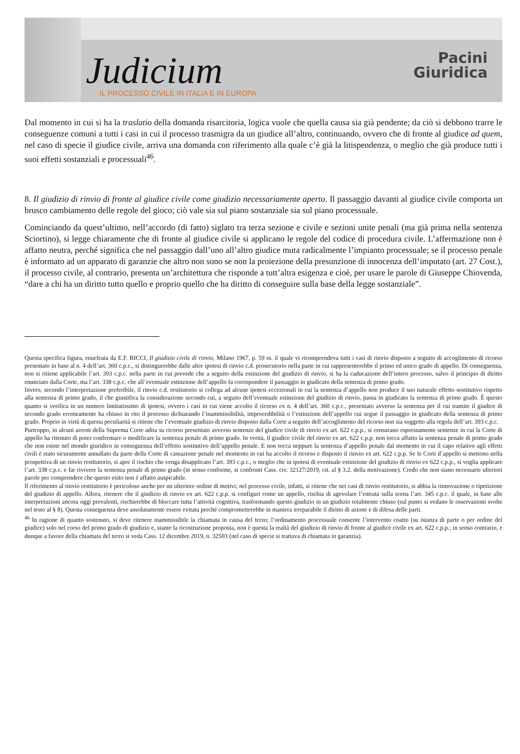Judicium
IL PROCESSO CIVILE IN ITALIA E IN EUROPA
Pacini
Giuridica
Dal momento in cui si ha la traslatio della domanda risarcitoria, logica vuole che quella causa sia già pendente; da ciò si debbono trarre le conseguenze comuni a tutti i casi in cui il processo trasmigra da un giudice all’altro, continuando, ovvero che di fronte al giudice ad quem, nel caso di specie il giudice civile, arriva una domanda con riferimento alla quale c’è già la litispendenza, o meglio che già produce tutti i suoi effetti sostanziali e processuali<sup>46</sup>.
8. Il giudizio di rinvio di fronte al giudice civile come giudizio necessariamente aperto. Il passaggio davanti al giudice civile comporta un brusco cambiamento delle regole del gioco; ciò vale sia sul piano sostanziale sia sul piano processuale.
Cominciando da quest’ultimo, nell’accordo (di fatto) siglato tra terza sezione e civile e sezioni unite penali (ma già prima nella sentenza Sciortino), si legge chiaramente che di fronte al giudice civile si applicano le regole del codice di procedura civile. L’affermazione non è affatto neutra, perché significa che nel passaggio dall’uno all’altro giudice muta radicalmente l’impianto processuale; se il processo penale è informato ad un apparato di garanzie che altro non sono se non la proiezione della presunzione di innocenza dell’imputato (art. 27 Cost.), il processo civile, al contrario, presenta un’architettura che risponde a tutt’altra esigenza e cioè, per usare le parole di Giuseppe Chiovenda, “dare a chi ha un diritto tutto quello e proprio quello che ha diritto di conseguire sulla base della legge sostanziale”.
Questa specifica figura, enucleata da E.F. RICCI, Il giudizio civile di rinvio, Milano 1967, p. 59 ss. il quale vi ricomprendeva tutti i casi di rinvio disposto a seguito di accoglimento di ricorso presentato in base al n. 4 dell’art. 360 c.p.c., si distinguerebbe dalle altre ipotesi di rinvio c.d. prosecutorio nella parte in cui rappresenterebbe il primo ed unico grado di appello. Di conseguenza, non si ritiene applicabile l’art. 393 c.p.c. nella parte in cui prevede che a seguito della estinzione del giudizio di rinvio, si ha la caducazione dell’intero processo, salvo il principio di diritto enunciato dalla Corte, ma l’art. 338 c.p.c. che all’eventuale estinzione dell’appello fa corrispondere il passaggio in giudicato della sentenza di primo grado.
Invero, secondo l’interpretazione preferibile, il rinvio c.d. restitutorio si collega ad alcune ipotesi eccezionali in cui la sentenza d’appello non produce il suo naturale effetto sostitutivo rispetto alla sentenza di primo grado, il che giustifica la considerazione secondo cui, a seguito dell’eventuale estinzione del giudizio di rinvio, passa in giudicato la sentenza di primo grado. È questo quanto si verifica in un numero limitatissimo di ipotesi, ovvero i casi in cui viene accolto il ricorso ex n. 4 dell’art. 360 c.p.c., presentato avverso la sentenza per il cui tramite il giudice di secondo grado erroneamente ha chiuso in rito il processo dichiarando l’inammissibilità, improcedibilità o l’estinzione dell’appello cui segue il passaggio in giudicato della sentenza di primo grado. Proprio in virtù di questa peculiarità si ritiene che l’eventuale giudizio di rinvio disposto dalla Corte a seguito dell’accoglimento del ricorso non sia soggetto alla regola dell’art. 393 c.p.c.
Purtroppo, in alcuni arresti della Suprema Corte adita su ricorso presentato avverso sentenze del giudice civile di rinvio ex art. 622 c.p.p., si censurano espressamente sentenze in cui la Corte di appello ha ritenuto di poter confermare o modificare la sentenza penale di primo grado. In verità, il giudice civile del rinvio ex art. 622 c.p.p. non tocca affatto la sentenza penale di primo grado che non esiste nel mondo giuridico in conseguenza dell’effetto sostitutivo dell’appello penale. E non tocca neppure la sentenza d’appello penale dal momento in cui il capo relativo agli effetti civili è stato sicuramente annullato da parte della Corte di cassazione penale nel momento in cui ha accolto il ricorso e disposto il rinvio ex art. 622 c.p.p. Se le Corti d’appello si mettono nella prospettiva di un rinvio restitutorio, si apre il rischio che venga disapplicato l’art. 393 c.p.c., o meglio che in ipotesi di eventuale estinzione del giudizio di rinvio ex 622 c.p.p., si voglia applicare l’art. 338 c.p.c. e far rivivere la sentenza penale di primo grado (in senso conforme, si confronti Cass. civ. 32127/2019, cit. al § 3.2. della motivazione). Credo che non siano necessarie ulteriori parole per comprendere che questo esito non è affatto auspicabile.
Il riferimento al rinvio restitutorio è pericoloso anche per un ulteriore ordine di motivi; nel processo civile, infatti, si ritiene che nei casi di rinvio restitutorio, si abbia la rinnovazione o ripetizione del giudizio di appello. Allora, ritenere che il giudizio di rinvio ex art. 622 c.p.p. si configuri come un appello, rischia di agevolare l’entrata sulla scena l’art. 345 c.p.c. il quale, in base alle interpretazioni ancora oggi prevalenti, rischierebbe di bloccare tutta l’attività cognitiva, trasformando questo giudizio in un giudizio totalmente chiuso (sul punto si vedano le osservazioni svolte nel testo al § 8). Questa conseguenza deve assolutamente essere evitata perché comprometterebbe in maniera irreparabile il diritto di azione e di difesa delle parti.
<sup>46</sup> In ragione di quanto sostenuto, si deve ritenere inammissibile la chiamata in causa del terzo; l’ordinamento processuale consente l’intervento coatto (su istanza di parte o per ordine del giudice) solo nel corso del primo grado di giudizio e, stante la ricostruzione proposta, non è questa la realtà del giudizio di rinvio di fronte al giudice civile ex art. 622 c.p.p.; in senso contrario, e dunque a favore della chiamata del terzo si veda Cass. 12 dicembre 2019, n. 32503 (nel caso di specie si trattava di chiamata in garanzia).